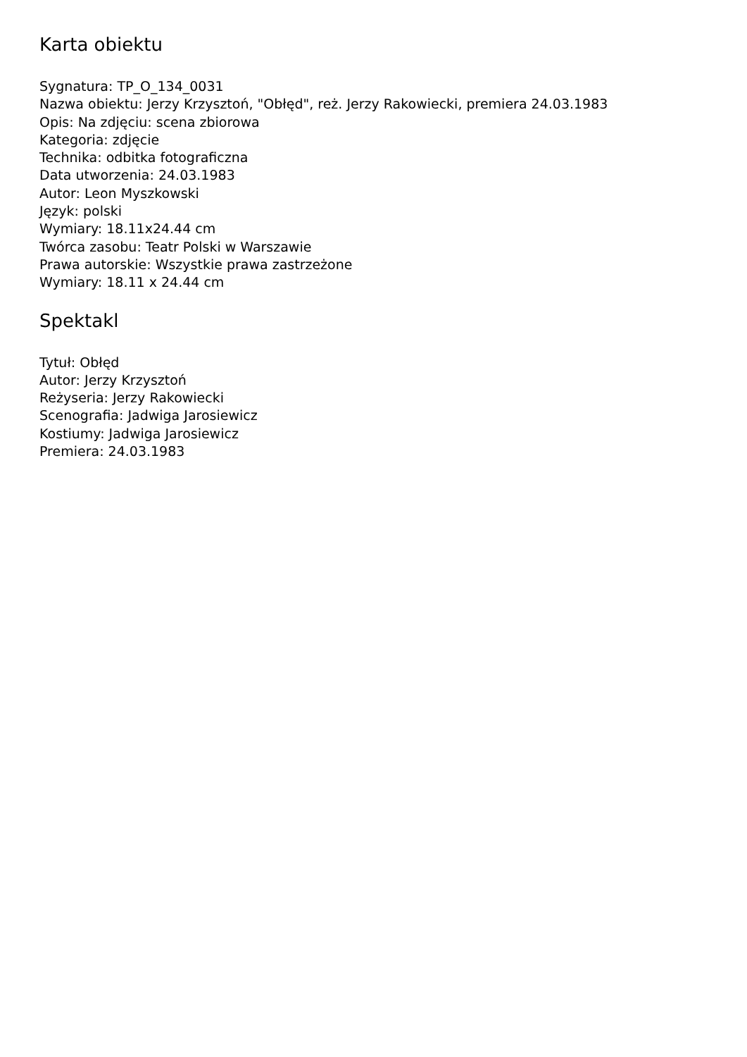Karta obiektu
Sygnatura: TP_O_134_0031
Nazwa obiektu: Jerzy Krzysztoń, "Obłęd", reż. Jerzy Rakowiecki, premiera 24.03.1983
Opis: Na zdjęciu: scena zbiorowa
Kategoria: zdjęcie
Technika: odbitka fotograficzna
Data utworzenia: 24.03.1983
Autor: Leon Myszkowski
Język: polski
Wymiary: 18.11x24.44 cm
Twórca zasobu: Teatr Polski w Warszawie
Prawa autorskie: Wszystkie prawa zastrzeżone
Wymiary: 18.11 x 24.44 cm
Spektakl
Tytuł: Obłęd
Autor: Jerzy Krzysztoń
Reżyseria: Jerzy Rakowiecki
Scenografia: Jadwiga Jarosiewicz
Kostiumy: Jadwiga Jarosiewicz
Premiera: 24.03.1983